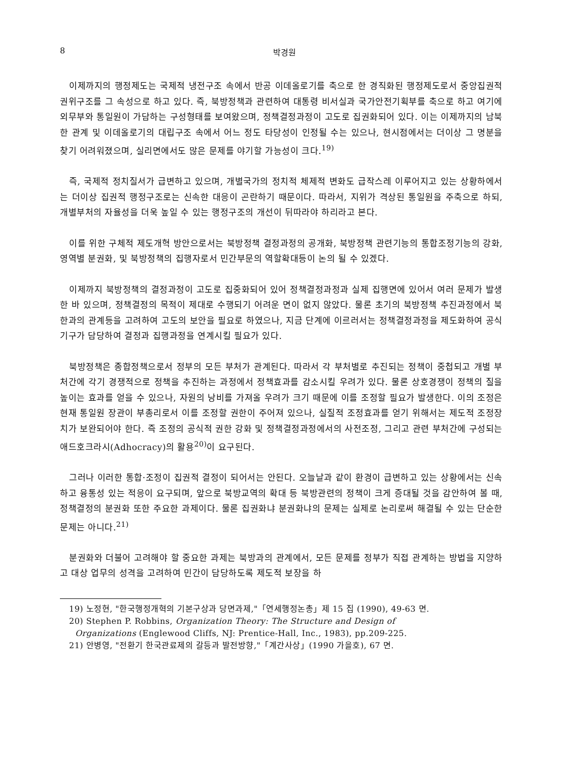8 박경원
이제까지의 행정제도는 국제적 냉전구조 속에서 반공 이데올로기를 축으로 한 경직화된 행정제도로서 중앙집권적 권위구조를 그 속성으로 하고 있다. 즉, 북방정책과 관련하여 대통령 비서실과 국가안전기획부를 축으로 하고 여기에 외무부와 통일원이 가담하는 구성형태를 보여왔으며, 정책결정과정이 고도로 집권화되어 있다. 이는 이제까지의 남북한 관계 및 이데올로기의 대립구조 속에서 어느 정도 타당성이 인정될 수는 있으나, 현시점에서는 더이상 그 명분을 찾기 어려워졌으며, 실리면에서도 많은 문제를 야기할 가능성이 크다.<sup>19)</sup>
즉, 국제적 정치질서가 급변하고 있으며, 개별국가의 정치적 체제적 변화도 급작스레 이루어지고 있는 상황하에서는 더이상 집권적 행정구조로는 신속한 대응이 곤란하기 때문이다. 따라서, 지위가 격상된 통일원을 주축으로 하되, 개별부처의 자율성을 더욱 높일 수 있는 행정구조의 개선이 뒤따라야 하리라고 본다.
이를 위한 구체적 제도개혁 방안으로서는 북방정책 결정과정의 공개화, 북방정책 관련기능의 통합조정기능의 강화, 영역별 분권화, 및 북방정책의 집행자로서 민간부문의 역할확대등이 논의 될 수 있겠다.
이제까지 북방정책의 결정과정이 고도로 집중화되어 있어 정책결정과정과 실제 집행면에 있어서 여러 문제가 발생한 바 있으며, 정책결정의 목적이 제대로 수행되기 어려운 면이 없지 않았다. 물론 초기의 북방정책 추진과정에서 북한과의 관계등을 고려하여 고도의 보안을 필요로 하였으나, 지금 단계에 이르러서는 정책결정과정을 제도화하여 공식기구가 담당하여 결정과 집행과정을 연계시킬 필요가 있다.
북방정책은 종합정책으로서 정부의 모든 부처가 관계된다. 따라서 각 부처별로 추진되는 정책이 중첩되고 개별 부처간에 각기 경쟁적으로 정책을 추진하는 과정에서 정책효과를 감소시킬 우려가 있다. 물론 상호경쟁이 정책의 질을 높이는 효과를 얻을 수 있으나, 자원의 낭비를 가져올 우려가 크기 때문에 이를 조정할 필요가 발생한다. 이의 조정은 현재 통일원 장관이 부총리로서 이를 조정할 권한이 주어져 있으나, 실질적 조정효과를 얻기 위해서는 제도적 조정장치가 보완되어야 한다. 즉 조정의 공식적 권한 강화 및 정책결정과정에서의 사전조정, 그리고 관련 부처간에 구성되는 애드호크라시(Adhocracy)의 활용<sup>20)</sup>이 요구된다.
그러나 이러한 통합·조정이 집권적 결정이 되어서는 안된다. 오늘날과 같이 환경이 급변하고 있는 상황에서는 신속하고 융통성 있는 적응이 요구되며, 앞으로 북방교역의 확대 등 북방관련의 정책이 크게 증대될 것을 감안하여 볼 때, 정책결정의 분권화 또한 주요한 과제이다. 물론 집권화냐 분권화냐의 문제는 실제로 논리로써 해결될 수 있는 단순한 문제는 아니다.<sup>21)</sup>
분권화와 더불어 고려해야 할 중요한 과제는 북방과의 관계에서, 모든 문제를 정부가 직접 관계하는 방법을 지양하고 대상 업무의 성격을 고려하여 민간이 담당하도록 제도적 보장을 하
19) 노정현, "한국행정개혁의 기본구상과 당면과제,"「연세행정논총」제 15 집 (1990), 49-63 면.
20) Stephen P. Robbins, Organization Theory: The Structure and Design of
Organizations (Englewood Cliffs, NJ: Prentice-Hall, Inc., 1983), pp.209-225.
21) 안병영, "전환기 한국관료제의 갈등과 발전방향,"「계간사상」(1990 가을호), 67 면.